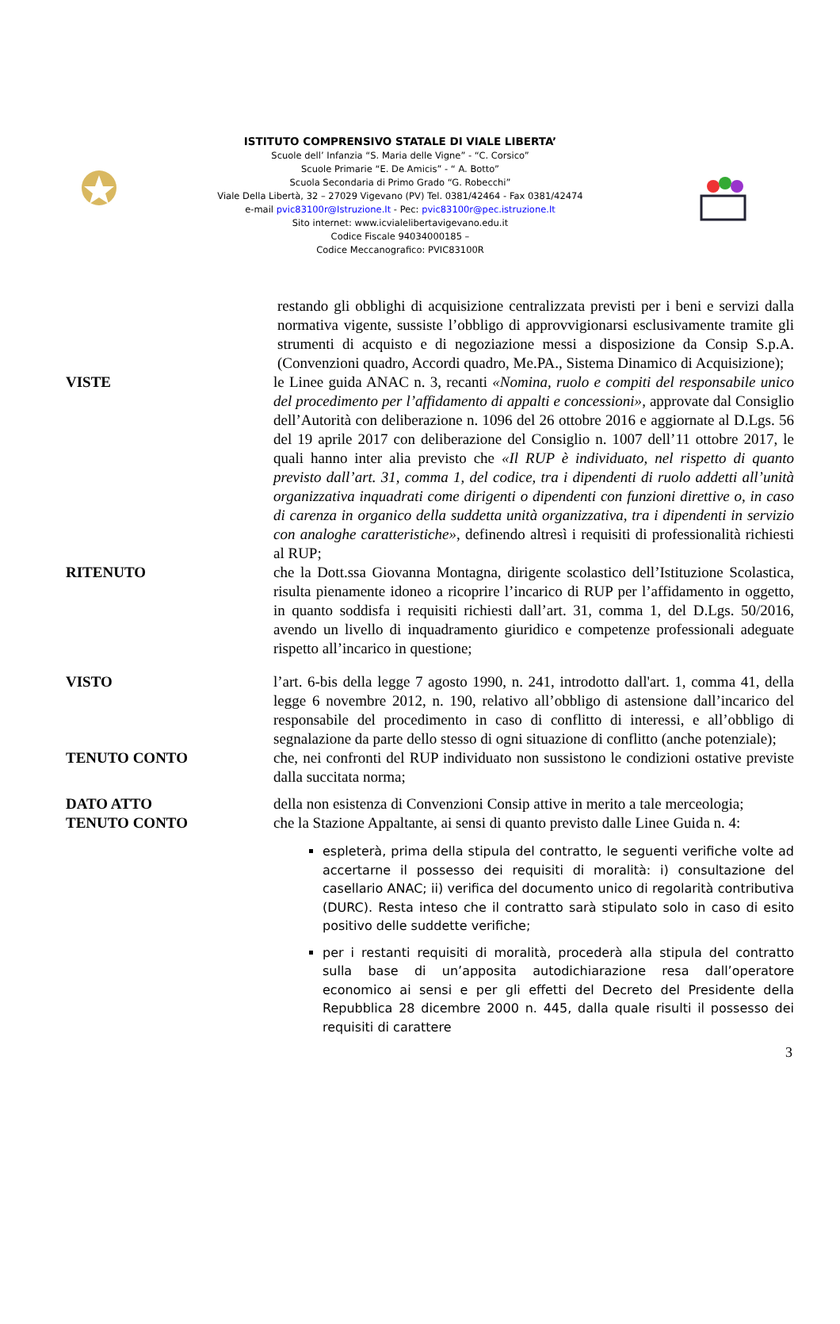ISTITUTO COMPRENSIVO STATALE DI VIALE LIBERTA’
Scuole dell’ Infanzia “S. Maria delle Vigne” - “C. Corsico”
Scuole Primarie “E. De Amicis” - “ A. Botto”
Scuola Secondaria di Primo Grado “G. Robecchi”
Viale Della Libertà, 32 – 27029 Vigevano (PV) Tel. 0381/42464 - Fax 0381/42474
e-mail pvic83100r@Istruzione.It - Pec: pvic83100r@pec.istruzione.It
Sito internet: www.icvialelibertavigevano.edu.it
Codice Fiscale 94034000185 –
Codice Meccanografico: PVIC83100R
restando gli obblighi di acquisizione centralizzata previsti per i beni e servizi dalla normativa vigente, sussiste l’obbligo di approvvigionarsi esclusivamente tramite gli strumenti di acquisto e di negoziazione messi a disposizione da Consip S.p.A. (Convenzioni quadro, Accordi quadro, Me.PA., Sistema Dinamico di Acquisizione);
VISTE le Linee guida ANAC n. 3, recanti «Nomina, ruolo e compiti del responsabile unico del procedimento per l’affidamento di appalti e concessioni», approvate dal Consiglio dell’Autorità con deliberazione n. 1096 del 26 ottobre 2016 e aggiornate al D.Lgs. 56 del 19 aprile 2017 con deliberazione del Consiglio n. 1007 dell’11 ottobre 2017, le quali hanno inter alia previsto che «Il RUP è individuato, nel rispetto di quanto previsto dall’art. 31, comma 1, del codice, tra i dipendenti di ruolo addetti all’unità organizzativa inquadrati come dirigenti o dipendenti con funzioni direttive o, in caso di carenza in organico della suddetta unità organizzativa, tra i dipendenti in servizio con analoghe caratteristiche», definendo altresì i requisiti di professionalità richiesti al RUP;
RITENUTO che la Dott.ssa Giovanna Montagna, dirigente scolastico dell’Istituzione Scolastica, risulta pienamente idoneo a ricoprire l’incarico di RUP per l’affidamento in oggetto, in quanto soddisfa i requisiti richiesti dall’art. 31, comma 1, del D.Lgs. 50/2016, avendo un livello di inquadramento giuridico e competenze professionali adeguate rispetto all’incarico in questione;
VISTO l’art. 6-bis della legge 7 agosto 1990, n. 241, introdotto dall'art. 1, comma 41, della legge 6 novembre 2012, n. 190, relativo all’obbligo di astensione dall’incarico del responsabile del procedimento in caso di conflitto di interessi, e all’obbligo di segnalazione da parte dello stesso di ogni situazione di conflitto (anche potenziale);
TENUTO CONTO che, nei confronti del RUP individuato non sussistono le condizioni ostative previste dalla succitata norma;
DATO ATTO della non esistenza di Convenzioni Consip attive in merito a tale merceologia;
TENUTO CONTO che la Stazione Appaltante, ai sensi di quanto previsto dalle Linee Guida n. 4:
espleterà, prima della stipula del contratto, le seguenti verifiche volte ad accertarne il possesso dei requisiti di moralità: i) consultazione del casellario ANAC; ii) verifica del documento unico di regolarità contributiva (DURC). Resta inteso che il contratto sarà stipulato solo in caso di esito positivo delle suddette verifiche;
per i restanti requisiti di moralità, procederà alla stipula del contratto sulla base di un’apposita autodichiarazione resa dall’operatore economico ai sensi e per gli effetti del Decreto del Presidente della Repubblica 28 dicembre 2000 n. 445, dalla quale risulti il possesso dei requisiti di carattere
3